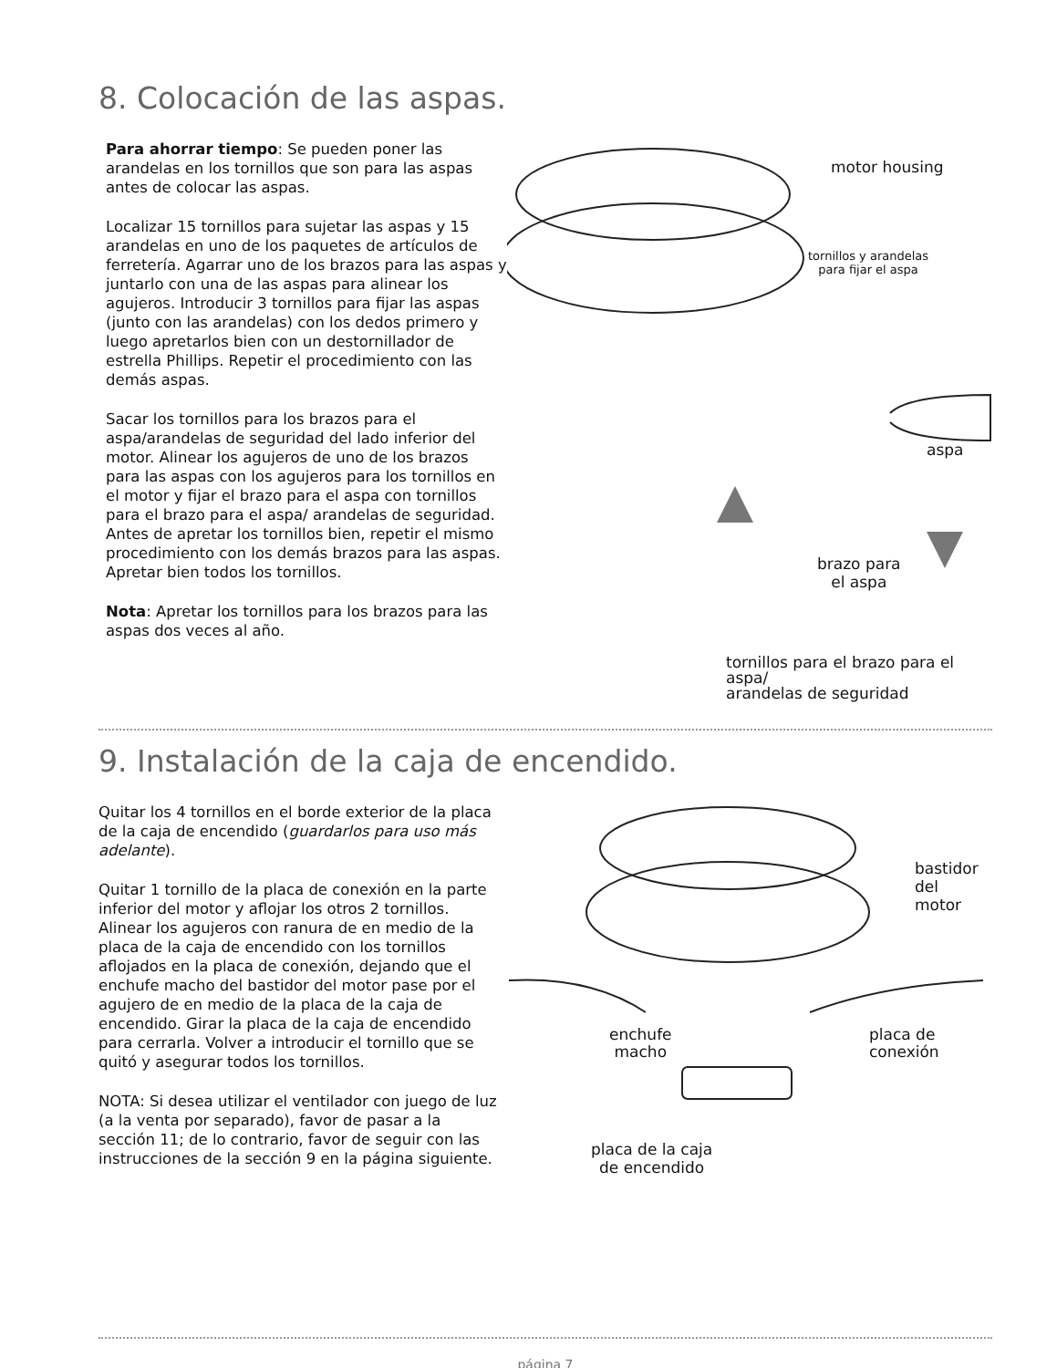8. Colocación de las aspas.
Para ahorrar tiempo: Se pueden poner las arandelas en los tornillos que son para las aspas antes de colocar las aspas.
Localizar 15 tornillos para sujetar las aspas y 15 arandelas en uno de los paquetes de artículos de ferretería. Agarrar uno de los brazos para las aspas y juntarlo con una de las aspas para alinear los agujeros. Introducir 3 tornillos para fijar las aspas (junto con las arandelas) con los dedos primero y luego apretarlos bien con un destornillador de estrella Phillips. Repetir el procedimiento con las demás aspas.
Sacar los tornillos para los brazos para el aspa/arandelas de seguridad del lado inferior del motor. Alinear los agujeros de uno de los brazos para las aspas con los agujeros para los tornillos en el motor y fijar el brazo para el aspa con tornillos para el brazo para el aspa/ arandelas de seguridad. Antes de apretar los tornillos bien, repetir el mismo procedimiento con los demás brazos para las aspas. Apretar bien todos los tornillos.
Nota: Apretar los tornillos para los brazos para las aspas dos veces al año.
motor housing
tornillos y arandelas
para fijar el aspa
aspa
brazo para
el aspa
tornillos para el brazo para el aspa/
arandelas de seguridad
9. Instalación de la caja de encendido.
Quitar los 4 tornillos en el borde exterior de la placa de la caja de encendido (guardarlos para uso más adelante).
Quitar 1 tornillo de la placa de conexión en la parte inferior del motor y aflojar los otros 2 tornillos. Alinear los agujeros con ranura de en medio de la placa de la caja de encendido con los tornillos aflojados en la placa de conexión, dejando que el enchufe macho del bastidor del motor pase por el agujero de en medio de la placa de la caja de encendido. Girar la placa de la caja de encendido para cerrarla. Volver a introducir el tornillo que se quitó y asegurar todos los tornillos.
NOTA: Si desea utilizar el ventilador con juego de luz (a la venta por separado), favor de pasar a la sección 11; de lo contrario, favor de seguir con las instrucciones de la sección 9 en la página siguiente.
bastidor
del motor
enchufe
macho
placa de
conexión
placa de la caja
de encendido
página 7